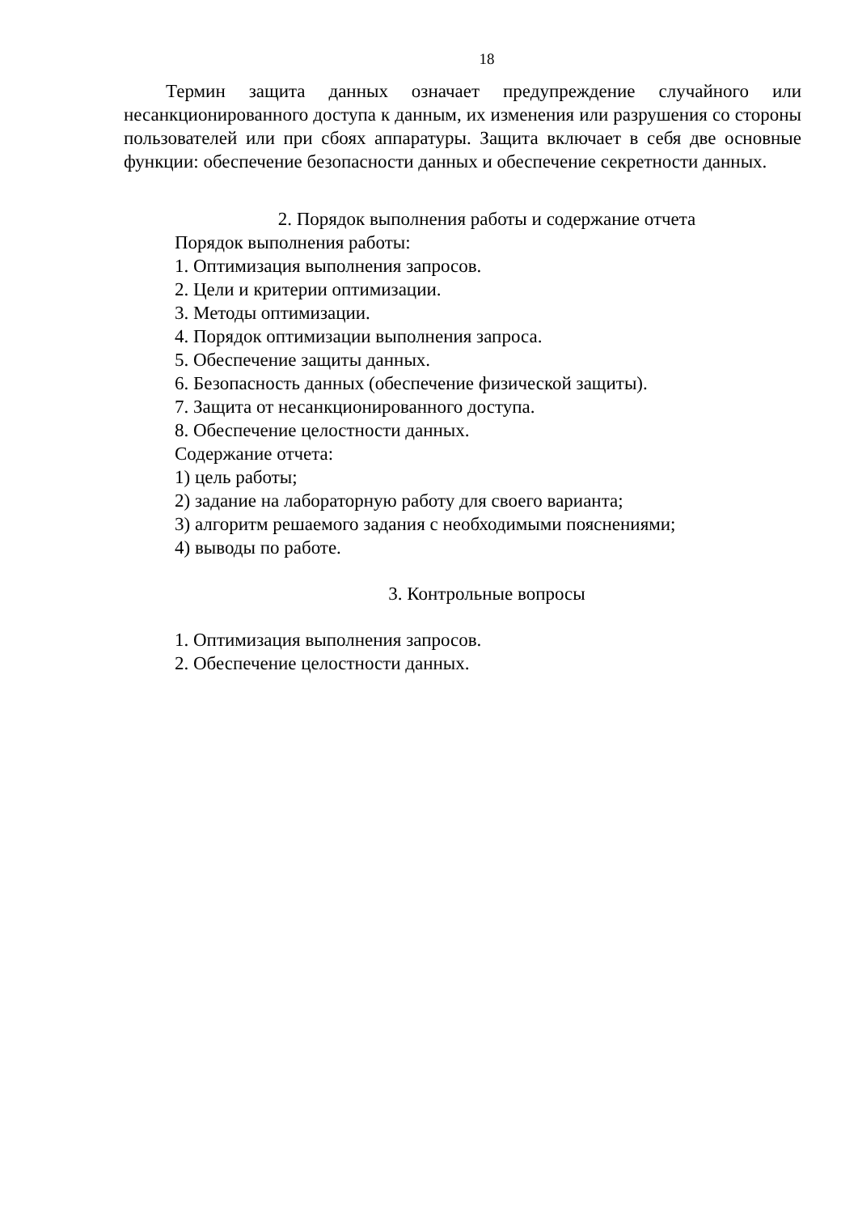18
Термин защита данных означает предупреждение случайного или несанкционированного доступа к данным, их изменения или разрушения со стороны пользователей или при сбоях аппаратуры. Защита включает в себя две основные функции: обеспечение безопасности данных и обеспечение секретности данных.
2. Порядок выполнения работы и содержание отчета
Порядок выполнения работы:
1. Оптимизация выполнения запросов.
2. Цели и критерии оптимизации.
3. Методы оптимизации.
4. Порядок оптимизации выполнения запроса.
5. Обеспечение защиты данных.
6. Безопасность данных (обеспечение физической защиты).
7. Защита от несанкционированного доступа.
8. Обеспечение целостности данных.
Содержание отчета:
1) цель работы;
2) задание на лабораторную работу для своего варианта;
3) алгоритм решаемого задания с необходимыми пояснениями;
4) выводы по работе.
3. Контрольные вопросы
1. Оптимизация выполнения запросов.
2. Обеспечение целостности данных.